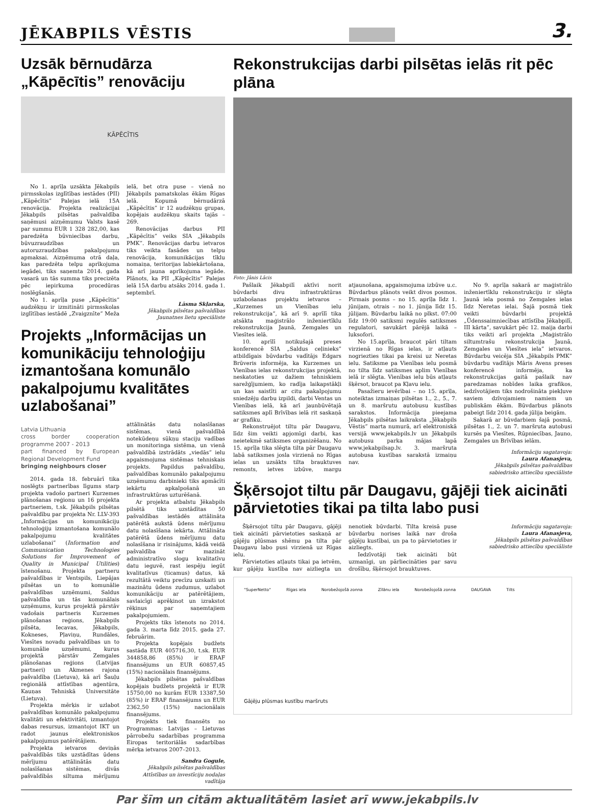JĒKABPILS VĒSTIS 3.
Uzsāk bērnudārza „Kāpēcītis” renovāciju
KĀPĒCĪTIS
No 1. aprīļa uzsākta Jēkabpils pirmsskolas izglītības iestādes (PII) „Kāpēcītis” Palejas ielā 15A renovācija. Projekta realizācijai Jēkabpils pilsētas pašvaldība saņēmusi aizņēmumu Valsts kasē par summu EUR 1 328 282,00, kas paredzēta būvniecības darbu, būvuzraudzības un autoruzraudzības pakalpojumu apmaksai. Aizņēmuma otrā daļa, kas paredzēta telpu aprīkojuma iegādei, tiks saņemta 2014. gada vasarā un tās summa tiks precizēta pēc iepirkuma procedūras noslēgšanās.
No 1. aprīļa puse „Kāpēcītis” audzēkņu ir izmitināti pirmsskolas izglītības iestādē „Zvaigznīte” Meža ielā, bet otra puse – vienā no Jēkabpils pamatskolas ēkām Rīgas ielā. Kopumā bērnudārzā „Kāpēcītis” ir 12 audzēkņu grupas, kopējais audzēkņu skaits tajās – 269.
Renovācijas darbus PII „Kāpēcītis” veiks SIA „Jēkabpils PMK”. Renovācijas darbu ietvaros tiks veikta fasādes un telpu renovācija, komunikācijas tīklu nomaiņa, teritorijas labiekārtošana, kā arī jauna aprīkojuma iegāde. Plānots, ka PII „Kāpēcītis” Palejas ielā 15A darbu atsāks 2014. gada 1. septembrī.
Lāsma Skļarska,
Jēkabpils pilsētas pašvaldības
Jaunatnes lietu speciāliste
Projekts „Informācijas un komunikāciju tehnoloģiju izmantošana komunālo pakalpojumu kvalitātes uzlabošanai”
Latvia Lithuania
cross border cooperation programme 2007 - 2013
part financed by European Regional Development Fund
bringing neighbours closer
2014. gada 18. februārī tika noslēgts partnerības līgums starp projekta vadošo partneri Kurzemes plānošanas reģionu un 16 projekta partneriem, t.sk. Jēkabpils pilsētas pašvaldību par projekta Nr. LLV-393 „Informācijas un komunikāciju tehnoloģiju izmantošana komunālo pakalpojumu kvalitātes uzlabošanai” (Information and Communication Technologies Solutions for Improvement of Quality in Municipal Utilities) īstenošanu. Projekta partneru pašvaldības ir Ventspils, Liepājas pilsētas un to komunālie pašvaldības uzņēmumi, Saldus pašvaldība un tās komunālais uzņēmums, kurus projektā pārstāv vadošais partneris Kurzemes plānošanas reģions, Jēkabpils pilsēta, Iecavas, Jēkabpils, Kokneses, Pļaviņu, Rundāles, Viesītes novadu pašvaldības un to komunālie uzņēmumi, kurus projektā pārstāv Zemgales plānošanas reģions (Latvijas partneri) un Akmenes rajona pašvaldība (Lietuva), kā arī Šauļu reģionālā attīstības aģentūra, Kauņas Tehniskā Universitāte (Lietuva).
Projekta mērķis ir uzlabot pašvaldības komunālo pakalpojumu kvalitāti un efektivitāti, izmantojot dabas resursus, izmantojot IKT un radot jaunus elektroniskos pakalpojumus patērētājiem.
Projekta ietvaros deviņās pašvaldībās tiks uzstādītas ūdens mērījumu attālinātās datu nolasīšanas sistēmas, divās pašvaldībās siltuma mērījumu attālinātās datu nolasīšanas sistēmas, vienā pašvaldībā notekūdeņu sūkņu staciju vadības un monitoringa sistēma, un vienā pašvaldībā izstrādāts „viedās” ielu apgaismojuma sistēmas tehniskais projekts. Papildus pašvaldību, pašvaldības komunālo pakalpojumu uzņēmumu darbinieki tiks apmācīti iekārtu apkalpošanā un infrastruktūras uzturēšanā.
Ar projekta atbalstu Jēkabpils pilsētā tiks uzstādītas 50 pašvaldības iestādēs attālināta patērētā aukstā ūdens mērījumu datu nolasīšana iekārta. Attālināta patērētā ūdens mērījumu datu nolasīšana ir risinājums, kādā veidā pašvaldība var mazināt administratīvo slogu kvalitatīvu datu ieguvē, rast iespēju iegūt kvalitatīvus (ticamus) datus, kā rezultātā veiktu precīzu uzskaiti un mazinātu ūdens zudumus, uzlabot komunikāciju ar patērētājiem, savlaicīgi aprēķinot un izrakstot rēķinus par saņemtajiem pakalpojumiem.
Projekts tiks īstenots no 2014. gada 3. marta līdz 2015. gada 27. februārim.
Projekta kopējais budžets sastāda EUR 405716,30, t.sk. EUR 344858,86 (85%) ir ERAF finansējums un EUR 60857,45 (15%) nacionālais finansējums.
Jēkabpils pilsētas pašvaldības kopējais budžets projektā ir EUR 15750,00 no kurām EUR 13387,50 (85%) ir ERAF finansējums un EUR 2362,50 (15%) nacionālais finansējums.
Projekts tiek finansēts no Programmas: Latvijas – Lietuvas pārrobežu sadarbības programma Eiropas teritoriālās sadarbības mērķa ietvaros 2007–2013.
Sandra Gogule,
Jēkabpils pilsētas pašvaldības
Attīstības un investīciju nodaļas vadītāja
Rekonstrukcijas darbi pilsētas ielās rit pēc plāna
Foto: Jānis Lācis
Pašlaik Jēkabpilī aktīvi norit būvdarbi divu infrastruktūras uzlabošanas projektu ietvaros – „Kurzemes un Vienības ielu rekonstrukcija”, kā arī 9. aprīlī tika atsākta maģistrālo inženiertīklu rekonstrukcija Jaunā, Zemgales un Viesītes ielā.
10. aprīlī notikušajā preses konferencē SIA „Saldus ceļinieks” atbildīgais būvdarbu vadītājs Edgars Brūveris informēja, ka Kurzemes un Vienības ielas rekonstrukcijas projektā, neskatoties uz dažiem tehniskiem sarežģījumiem, ko radīja laikapstākļi un kas saistīti ar citu pakalpojumu sniedzēju darbu izpildi, darbi Ventas un Vienības ielā, kā arī jaunbūvētajā satiksmes aplī Brīvības ielā rit saskaņā ar grafiku.
Rekonstruējot tiltu pār Daugavu, līdz šim veikti apjomīgi darbi, kas neietekmē satiksmes organizēšanu. No 15. aprīļa tika slēgta tilta pār Daugavu labā satiksmes josla virzienā no Rīgas ielas un uzsākts tilta brauktuves remonts, ietves izbūve, margu atjaunošana, apgaismojuma izbūve u.c. Būvdarbus plānots veikt divos posmos. Pirmais posms – no 15. aprīļa līdz 1. jūnijam, otrais – no 1. jūnija līdz 15. jūlijam. Būvdarbu laikā no plkst. 07:00 līdz 19:00 satiksmi regulēs satiksmes regulatori, savukārt pārējā laikā – luksofori.
No 15.aprīļa, braucot pāri tiltam virzienā no Rīgas ielas, ir atļauts nogriezties tikai pa kreisi uz Neretas ielu. Satiksme pa Vienības ielu posmā no tilta līdz satiksmes aplim Vienības ielā ir slēgta. Vienības ielu būs atļauts šķērsot, braucot pa Kļavu ielu.
Pasažieru ievērībai – no 15. aprīļa, noteiktas izmaiņas pilsētas 1., 2., 5., 7. un 8. maršrutu autobusu kustības sarakstos. Informācija pieejama Jēkabpils pilsētas laikraksta „Jēkabpils Vēstis” marta numurā, arī elektroniskā versijā www.jekabpils.lv un Jēkabpils autobusu parka mājas lapā www.jekabpilsap.lv. 3. maršruta autobusa kustības sarakstā izmaiņu nav.
No 9. aprīļa sakarā ar maģistrālo inženiertīklu rekonstrukciju ir slēgta Jaunā iela posmā no Zemgales ielas līdz Neretas ielai. Šajā posmā tiek veikti būvdarbi projektā „Ūdenssaimniecības attīstība Jēkabpilī, III kārta”, savukārt pēc 12. maija darbi tiks veikti arī projekta „Maģistrālo siltumtrašu rekonstrukcija Jaunā, Zemgales un Viesītes iela” ietvaros. Būvdarbu veicēja SIA „Jēkabpils PMK” būvdarbu vadītājs Māris Avens preses konferencē informēja, ka rekonstrukcijas gaitā pašlaik nav paredzamas nobīdes laika grafikos, iedzīvotājiem tiks nodrošināta piekļuve saviem dzīvojamiem namiem un publiskām ēkām. Būvdarbus plānots pabeigt līdz 2014. gada jūlija beigām.
Sakarā ar būvdarbiem šajā posmā, pilsētas 1., 2. un 7. maršruta autobusi kursēs pa Viesītes, Rūpniecības, Jauno, Zemgales un Brīvības ielām.
Informāciju sagatavoja:
Laura Afanasjeva,
Jēkabpils pilsētas pašvaldības
sabiedrisko attiecību speciāliste
Šķērsojot tiltu pār Daugavu, gājēji tiek aicināti pārvietoties tikai pa tilta labo pusi
Šķērsojot tiltu pār Daugavu, gājēji tiek aicināti pārvietoties saskaņā ar gājēju plūsmas shēmu pa tilta pār Daugavu labo pusi virzienā uz Rīgas ielu.
Pārvietoties atļauts tikai pa ietvēm, kur gājēju kustība nav aizliegta un nenotiek būvdarbi. Tilta kreisā puse būvdarbu norises laikā nav droša gājēju kustībai, un pa to pārvietoties ir aizliegts.
Iedzīvotāji tiek aicināti būt uzmanīgi, un pārliecināties par savu drošību, šķērsojot brauktuves.
Informāciju sagatavoja:
Laura Afanasjeva,
Jēkabpils pilsētas pašvaldības
sabiedrisko attiecību speciāliste
"SuperNetto" Rīgas iela Norobežojošā zonna Zīlānu iela Norobežojošā zonna DAUGAVA Tilts Gājēju plūsmas kustību maršruts
Par šīm un citām aktualitātēm lasiet arī www.jekabpils.lv